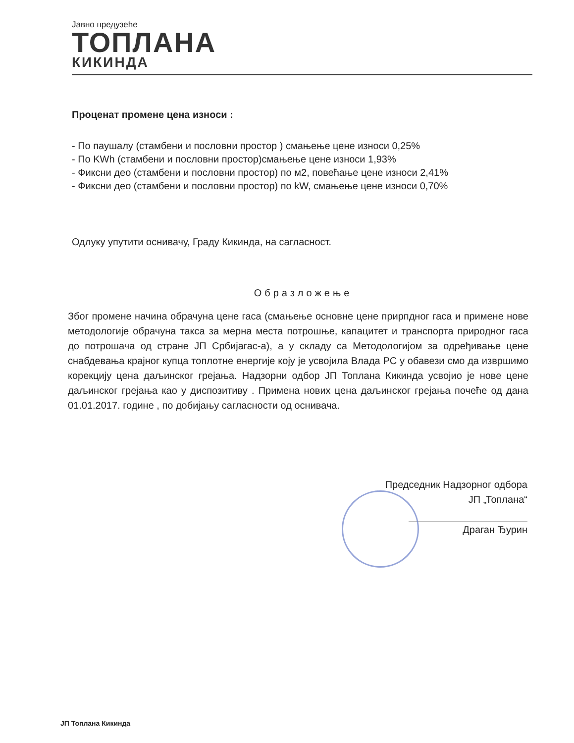Јавно предузеће
ТОПЛАНА
КИКИНДА
Проценат промене цена износи :
- По паушалу (стамбени и пословни простор ) смањење цене износи 0,25%
- По KWh (стамбени и пословни простор)смањење цене износи 1,93%
- Фиксни део (стамбени и пословни простор) по м2, повећање цене износи 2,41%
- Фиксни део (стамбени и пословни простор) по kW, смањење цене износи 0,70%
Одлуку упутити оснивачу, Граду Кикинда, на сагласност.
Образложење
Због промене начина обрачуна цене гаса (смањење основне цене прирпдног гаса и примене нове методологије обрачуна такса за мерна места потрошње, капацитет и транспорта природног гаса до потрошача од стране ЈП Србијагас-а), а у складу са Методологијом за одређивање цене снабдевања крајног купца топлотне енергије коју је усвојила Влада РС у обавези смо да извршимо корекцију цена даљинског грејања. Надзорни одбор ЈП Топлана Кикинда усвојио је нове цене даљинског грејања као у диспозитиву . Примена нових цена даљинског грејања почеће од дана 01.01.2017. године , по добијању сагласности од оснивача.
Председник Надзорног одбора
ЈП „Топлана“
Драган Ђурин
ЈП Топлана Кикинда